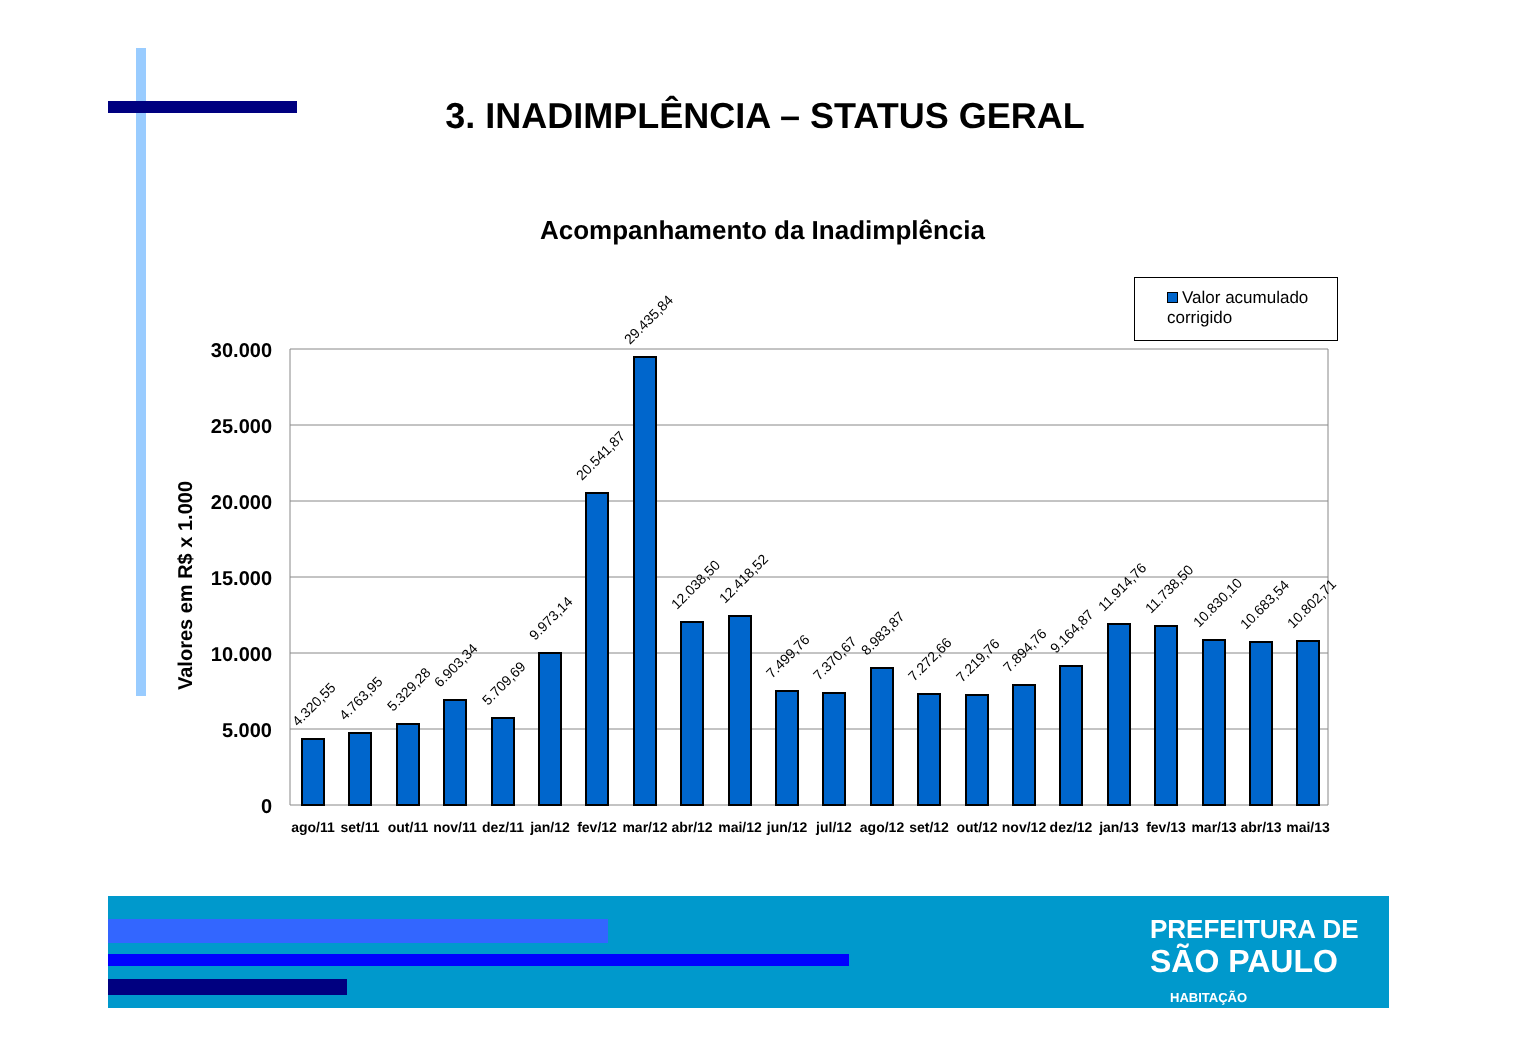3. INADIMPLÊNCIA – STATUS GERAL
Acompanhamento da Inadimplência
Valor acumulado
corrigido
Valores em R$ x 1.000
30.000
25.000
20.000
15.000
10.000
5.000
0
4.320,55
4.763,95
5.329,28
6.903,34
5.709,69
9.973,14
20.541,87
29.435,84
12.038,50
12.418,52
7.499,76
7.370,67
8.983,87
7.272,66
7.219,76
7.894,76
9.164,87
11.914,76
11.738,50
10.830,10
10.683,54
10.802,71
ago/11
set/11
out/11
nov/11
dez/11
jan/12
fev/12
mar/12
abr/12
mai/12
jun/12
jul/12
ago/12
set/12
out/12
nov/12
dez/12
jan/13
fev/13
mar/13
abr/13
mai/13
PREFEITURA DE
SÃO PAULO
HABITAÇÃO